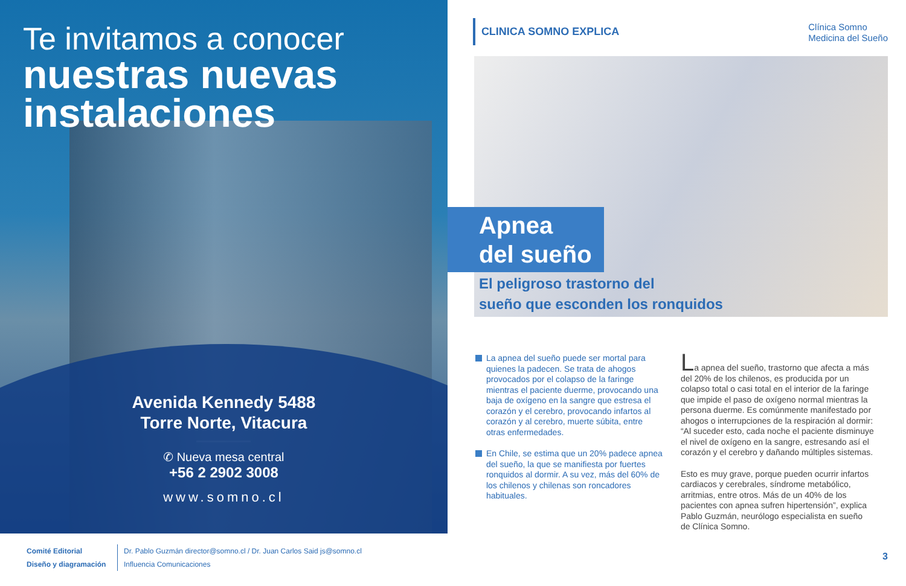Te invitamos a conocer
nuestras nuevas
instalaciones
Avenida Kennedy 5488
Torre Norte, Vitacura
✆ Nueva mesa central
+56 2 2902 3008
www.somno.cl
Comité Editorial
Diseño y diagramación
Dr. Pablo Guzmán director@somno.cl / Dr. Juan Carlos Said js@somno.cl
Influencia Comunicaciones
CLINICA SOMNO EXPLICA
Clínica Somno
Medicina del Sueño
Apnea
del sueño
El peligroso trastorno del
sueño que esconden los ronquidos
La apnea del sueño puede ser mortal para quienes la padecen. Se trata de ahogos provocados por el colapso de la faringe mientras el paciente duerme, provocando una baja de oxígeno en la sangre que estresa el corazón y el cerebro, provocando infartos al corazón y al cerebro, muerte súbita, entre otras enfermedades.
En Chile, se estima que un 20% padece apnea del sueño, la que se manifiesta por fuertes ronquidos al dormir. A su vez, más del 60% de los chilenos y chilenas son roncadores habituales.
La apnea del sueño, trastorno que afecta a más del 20% de los chilenos, es producida por un colapso total o casi total en el interior de la faringe que impide el paso de oxígeno normal mientras la persona duerme. Es comúnmente manifestado por ahogos o interrupciones de la respiración al dormir: “Al suceder esto, cada noche el paciente disminuye el nivel de oxígeno en la sangre, estresando así el corazón y el cerebro y dañando múltiples sistemas.
Esto es muy grave, porque pueden ocurrir infartos cardiacos y cerebrales, síndrome metabólico, arritmias, entre otros. Más de un 40% de los pacientes con apnea sufren hipertensión”, explica Pablo Guzmán, neurólogo especialista en sueño de Clínica Somno.
3